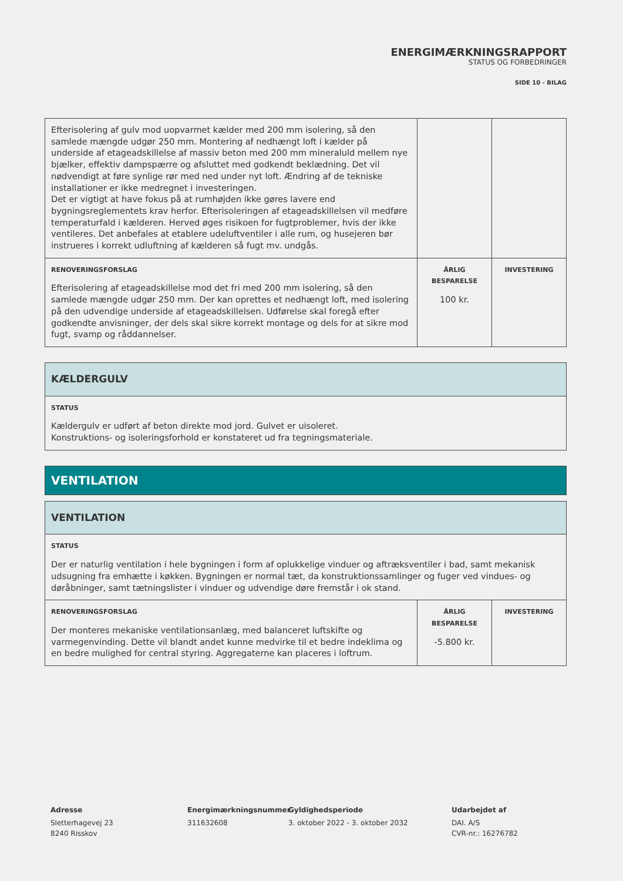ENERGIMÆRKNINGSRAPPORT
STATUS OG FORBEDRINGER
SIDE 10 - BILAG
| Efterisolering af gulv mod uopvarmet kælder med 200 mm isolering, så den samlede mængde udgør 250 mm. Montering af nedhængt loft i kælder på underside af etageadskillelse af massiv beton med 200 mm mineraluld mellem nye bjælker, effektiv dampspærre og afsluttet med godkendt beklædning. Det vil nødvendigt at føre synlige rør med ned under nyt loft. Ændring af de tekniske installationer er ikke medregnet i investeringen. Det er vigtigt at have fokus på at rumhøjden ikke gøres lavere end bygningsreglementets krav herfor. Efterisoleringen af etageadskillelsen vil medføre temperaturfald i kælderen. Herved øges risikoen for fugtproblemer, hvis der ikke ventileres. Det anbefales at etablere udeluftventiler i alle rum, og husejeren bør instrueres i korrekt udluftning af kælderen så fugt mv. undgås. | | |
| RENOVERINGSFORSLAG Efterisolering af etageadskillelse mod det fri med 200 mm isolering, så den samlede mængde udgør 250 mm. Der kan oprettes et nedhængt loft, med isolering på den udvendige underside af etageadskillelsen. Udførelse skal foregå efter godkendte anvisninger, der dels skal sikre korrekt montage og dels for at sikre mod fugt, svamp og råddannelser. | ÅRLIG BESPARELSE 100 kr. | INVESTERING |
| KÆLDERGULV |
| --- |
| STATUS Kældergulv er udført af beton direkte mod jord. Gulvet er uisoleret. Konstruktions- og isoleringsforhold er konstateret ud fra tegningsmateriale. |
VENTILATION
| VENTILATION | | |
| --- | --- | --- |
| STATUS Der er naturlig ventilation i hele bygningen i form af oplukkelige vinduer og aftræksventiler i bad, samt mekanisk udsugning fra emhætte i køkken. Bygningen er normal tæt, da konstruktionssamlinger og fuger ved vindues- og døråbninger, samt tætningslister i vinduer og udvendige døre fremstår i ok stand. | | |
| RENOVERINGSFORSLAG Der monteres mekaniske ventilationsanlæg, med balanceret luftskifte og varmegenvinding. Dette vil blandt andet kunne medvirke til et bedre indeklima og en bedre mulighed for central styring. Aggregaterne kan placeres i loftrum. | ÅRLIG BESPARELSE -5.800 kr. | INVESTERING |
Adresse
Sletterhagevej 23
8240 Risskov
Energimærkningsnummer
311632608
Gyldighedsperiode
3. oktober 2022 - 3. oktober 2032
Udarbejdet af
DAI. A/S
CVR-nr.: 16276782